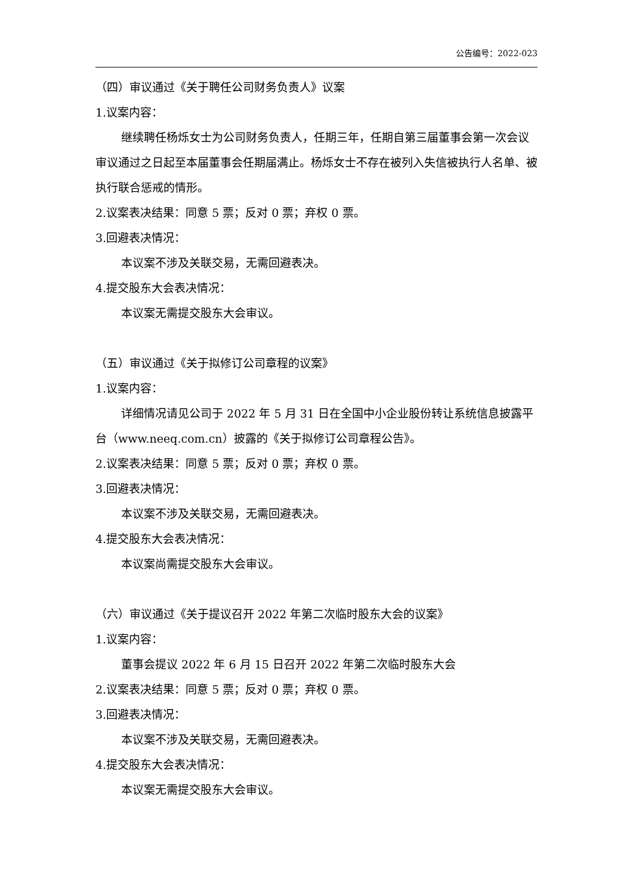公告编号：2022-023
（四）审议通过《关于聘任公司财务负责人》议案
1.议案内容：
继续聘任杨烁女士为公司财务负责人，任期三年，任期自第三届董事会第一次会议审议通过之日起至本届董事会任期届满止。杨烁女士不存在被列入失信被执行人名单、被执行联合惩戒的情形。
2.议案表决结果：同意 5 票；反对 0 票；弃权 0 票。
3.回避表决情况：
本议案不涉及关联交易，无需回避表决。
4.提交股东大会表决情况：
本议案无需提交股东大会审议。
（五）审议通过《关于拟修订公司章程的议案》
1.议案内容：
详细情况请见公司于 2022 年 5 月 31 日在全国中小企业股份转让系统信息披露平台（www.neeq.com.cn）披露的《关于拟修订公司章程公告》。
2.议案表决结果：同意 5 票；反对 0 票；弃权 0 票。
3.回避表决情况：
本议案不涉及关联交易，无需回避表决。
4.提交股东大会表决情况：
本议案尚需提交股东大会审议。
（六）审议通过《关于提议召开 2022 年第二次临时股东大会的议案》
1.议案内容：
董事会提议 2022 年 6 月 15 日召开 2022 年第二次临时股东大会
2.议案表决结果：同意 5 票；反对 0 票；弃权 0 票。
3.回避表决情况：
本议案不涉及关联交易，无需回避表决。
4.提交股东大会表决情况：
本议案无需提交股东大会审议。